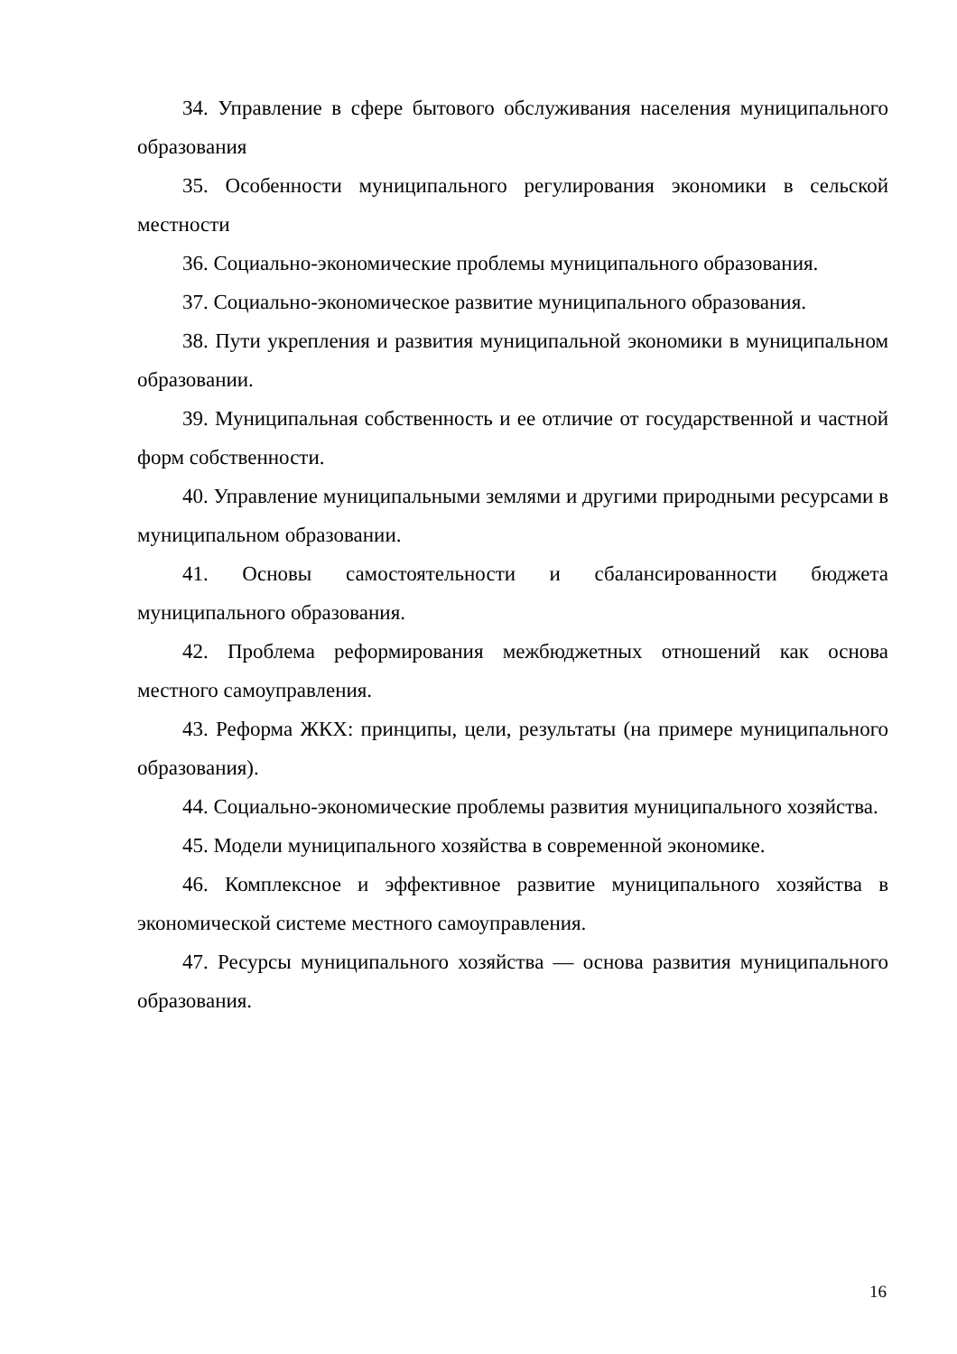34. Управление в сфере бытового обслуживания населения муниципального образования
35. Особенности муниципального регулирования экономики в сельской местности
36. Социально-экономические проблемы муниципального образования.
37. Социально-экономическое развитие муниципального образования.
38. Пути укрепления и развития муниципальной экономики в муниципальном образовании.
39. Муниципальная собственность и ее отличие от государственной и частной форм собственности.
40. Управление муниципальными землями и другими природными ресурсами в муниципальном образовании.
41. Основы самостоятельности и сбалансированности бюджета муниципального образования.
42. Проблема реформирования межбюджетных отношений как основа местного самоуправления.
43. Реформа ЖКХ: принципы, цели, результаты (на примере муниципального образования).
44. Социально-экономические проблемы развития муниципального хозяйства.
45. Модели муниципального хозяйства в современной экономике.
46. Комплексное и эффективное развитие муниципального хозяйства в экономической системе местного самоуправления.
47. Ресурсы муниципального хозяйства — основа развития муниципального образования.
16